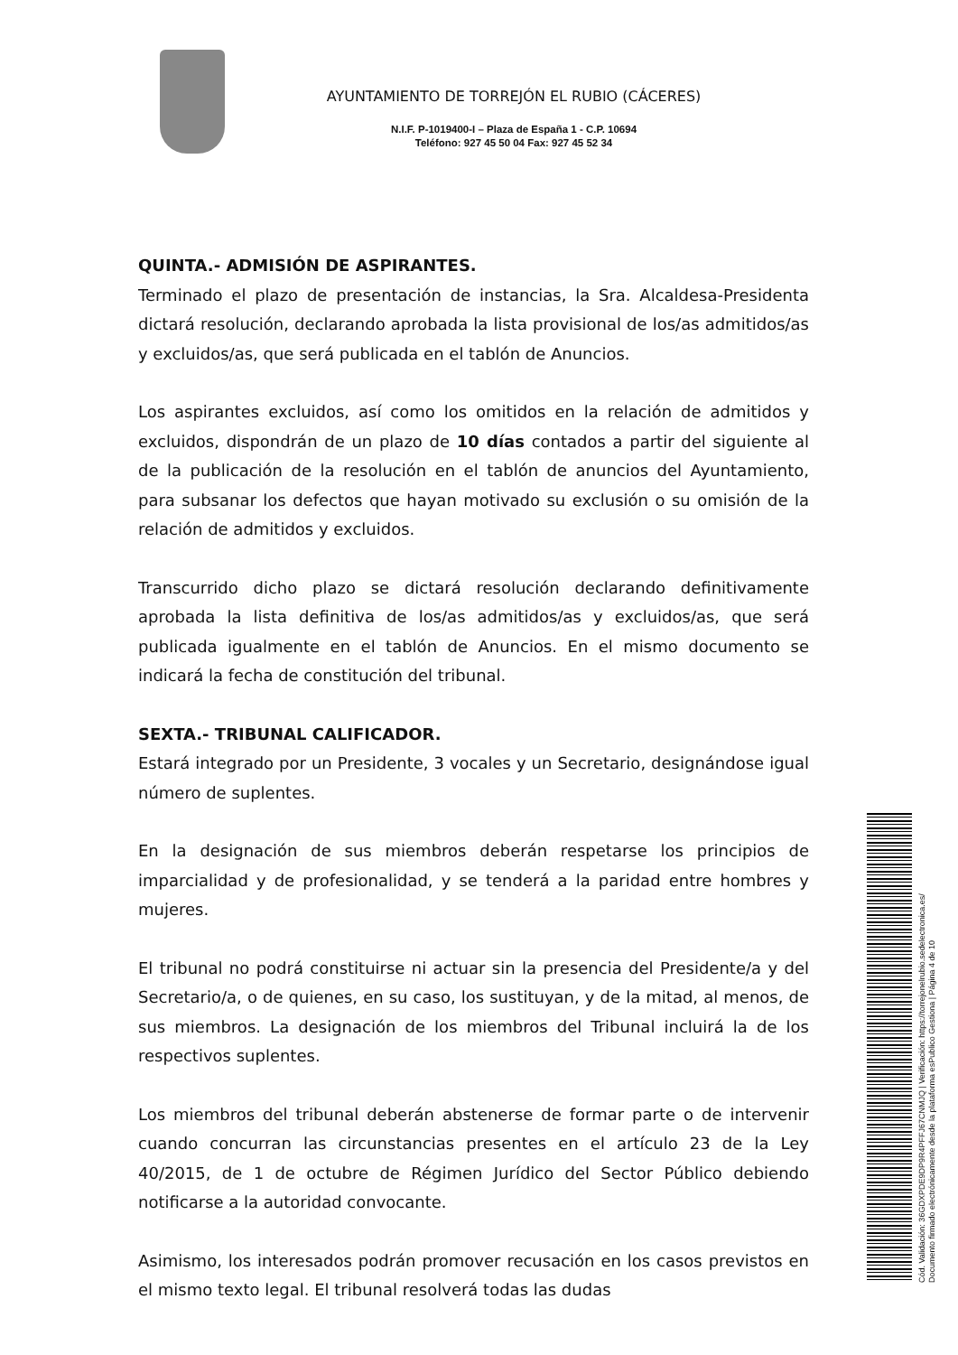AYUNTAMIENTO DE TORREJÓN EL RUBIO (CÁCERES)
N.I.F. P-1019400-I – Plaza de España 1 - C.P. 10694
Teléfono: 927 45 50 04 Fax: 927 45 52 34
QUINTA.- ADMISIÓN DE ASPIRANTES.
Terminado el plazo de presentación de instancias, la Sra. Alcaldesa-Presidenta dictará resolución, declarando aprobada la lista provisional de los/as admitidos/as y excluidos/as, que será publicada en el tablón de Anuncios.
Los aspirantes excluidos, así como los omitidos en la relación de admitidos y excluidos, dispondrán de un plazo de 10 días contados a partir del siguiente al de la publicación de la resolución en el tablón de anuncios del Ayuntamiento, para subsanar los defectos que hayan motivado su exclusión o su omisión de la relación de admitidos y excluidos.
Transcurrido dicho plazo se dictará resolución declarando definitivamente aprobada la lista definitiva de los/as admitidos/as y excluidos/as, que será publicada igualmente en el tablón de Anuncios. En el mismo documento se indicará la fecha de constitución del tribunal.
SEXTA.- TRIBUNAL CALIFICADOR.
Estará integrado por un Presidente, 3 vocales y un Secretario, designándose igual número de suplentes.
En la designación de sus miembros deberán respetarse los principios de imparcialidad y de profesionalidad, y se tenderá a la paridad entre hombres y mujeres.
El tribunal no podrá constituirse ni actuar sin la presencia del Presidente/a y del Secretario/a, o de quienes, en su caso, los sustituyan, y de la mitad, al menos, de sus miembros. La designación de los miembros del Tribunal incluirá la de los respectivos suplentes.
Los miembros del tribunal deberán abstenerse de formar parte o de intervenir cuando concurran las circunstancias presentes en el artículo 23 de la Ley 40/2015, de 1 de octubre de Régimen Jurídico del Sector Público debiendo notificarse a la autoridad convocante.
Asimismo, los interesados podrán promover recusación en los casos previstos en el mismo texto legal. El tribunal resolverá todas las dudas
Cód. Validación: 36GDXPDE9DP9R4PFFJ67CNMJQ | Verificación: https://torrejonelrubio.sedelectronica.es/
Documento firmado electrónicamente desde la plataforma esPublico Gestiona | Página 4 de 10